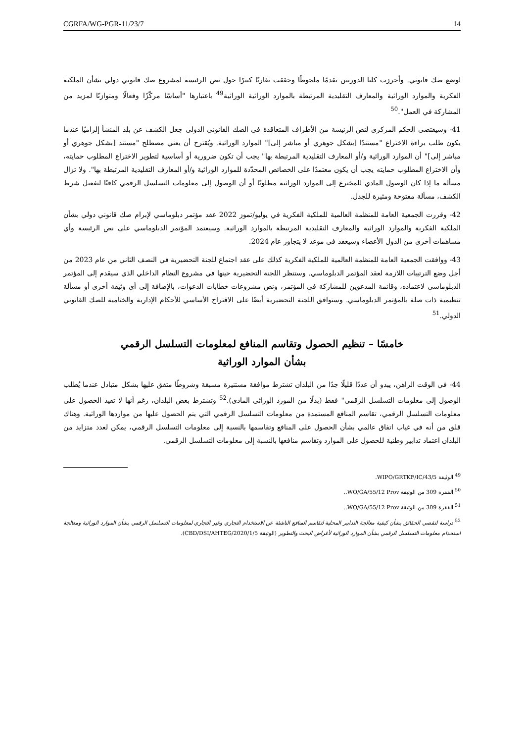CGRFA/WG-PGR-11/23/7 14
لوضع صك قانوني. وأحرزت كلتا الدورتين تقدمًا ملحوظًا وحققت تقاربًا كبيرًا حول نص الرئيسة لمشروع صك قانوني دولي بشأن الملكية الفكرية والموارد الوراثية والمعارف التقليدية المرتبطة بالموارد الوراثية الوراثية<sup>49</sup> باعتبارها "أساسًا مركّزًا وفعالًا ومتوازنًا لمزيد من المشاركة في العمل".<sup>50</sup>
41- وسيقتضي الحكم المركزي لنص الرئيسة من الأطراف المتعاقدة في الصك القانوني الدولي جعل الكشف عن بلد المنشأ إلزاميًا عندما يكون طلب براءة الاختراع "مستندًا [بشكل جوهري أو مباشر إلى]" الموارد الوراثية. ويُقترح أن يعني مصطلح "مستند [بشكل جوهري أو مباشر إلى]" أن الموارد الوراثية و/أو المعارف التقليدية المرتبطة بها" يجب أن تكون ضرورية أو أساسية لتطوير الاختراع المطلوب حمايته، وأن الاختراع المطلوب حمايته يجب أن يكون معتمدًا على الخصائص المحدّدة للموارد الوراثية و/أو المعارف التقليدية المرتبطة بها". ولا تزال مسألة ما إذا كان الوصول المادي للمخترع إلى الموارد الوراثية مطلوبًا أو أن الوصول إلى معلومات التسلسل الرقمي كافيًا لتفعيل شرط الكشف، مسألة مفتوحة ومثيرة للجدل.
42- وقررت الجمعية العامة للمنظمة العالمية للملكية الفكرية في يوليو/تموز 2022 عقد مؤتمر دبلوماسي لإبرام صك قانوني دولي بشأن الملكية الفكرية والموارد الوراثية والمعارف التقليدية المرتبطة بالموارد الوراثية. وسيعتمد المؤتمر الدبلوماسي على نص الرئيسة وأي مساهمات أخرى من الدول الأعضاء وسيعقد في موعد لا يتجاوز عام 2024.
43- ووافقت الجمعية العامة للمنظمة العالمية للملكية الفكرية كذلك على عقد اجتماع للجنة التحضيرية في النصف الثاني من عام 2023 من أجل وضع الترتيبات اللازمة لعقد المؤتمر الدبلوماسي. وستنظر اللجنة التحضيرية حينها في مشروع النظام الداخلي الذي سيقدم إلى المؤتمر الدبلوماسي لاعتماده، وقائمة المدعوين للمشاركة في المؤتمر، ونص مشروعات خطابات الدعوات، بالإضافة إلى أي وثيقة أخرى أو مسألة تنظيمية ذات صلة بالمؤتمر الدبلوماسي. وستوافق اللجنة التحضيرية أيضًا على الاقتراح الأساسي للأحكام الإدارية والختامية للصك القانوني الدولي.<sup>51</sup>
خامسًا – تنظيم الحصول وتقاسم المنافع لمعلومات التسلسل الرقمي
بشأن الموارد الوراثية
44- في الوقت الراهن، يبدو أن عددًا قليلًا جدًا من البلدان تشترط موافقة مستنيرة مسبقة وشروطًا متفق عليها بشكل متبادل عندما يُطلب الوصول إلى معلومات التسلسل الرقمي" فقط (بدلًا من المورد الوراثي المادي).<sup>52</sup> وتشترط بعض البلدان، رغم أنها لا تقيد الحصول على معلومات التسلسل الرقمي، تقاسم المنافع المستمدة من معلومات التسلسل الرقمي التي يتم الحصول عليها من مواردها الوراثية. وهناك قلق من أنه في غياب اتفاق عالمي بشأن الحصول على المنافع وتقاسمها بالنسبة إلى معلومات التسلسل الرقمي، يمكن لعدد متزايد من البلدان اعتماد تدابير وطنية للحصول على الموارد وتقاسم منافعها بالنسبة إلى معلومات التسلسل الرقمي.
<sup>49</sup> الوثيقة WIPO/GRTKF/IC/43/5.
<sup>50</sup> الفقرة 309 من الوثيقة WO/GA/55/12 Prov..
<sup>51</sup> الفقرة 309 من الوثيقة WO/GA/55/12 Prov..
<sup>52</sup> دراسة لتقصي الحقائق بشأن كيفية معالجة التدابير المحلية لتقاسم المنافع الناشئة عن الاستخدام التجاري وغير التجاري لمعلومات التسلسل الرقمي بشأن الموارد الوراثية ومعالجة استخدام معلومات التسلسل الرقمي بشأن الموارد الوراثية لأغراض البحث والتطوير (الوثيقة CBD/DSI/AHTEG/2020/1/5).